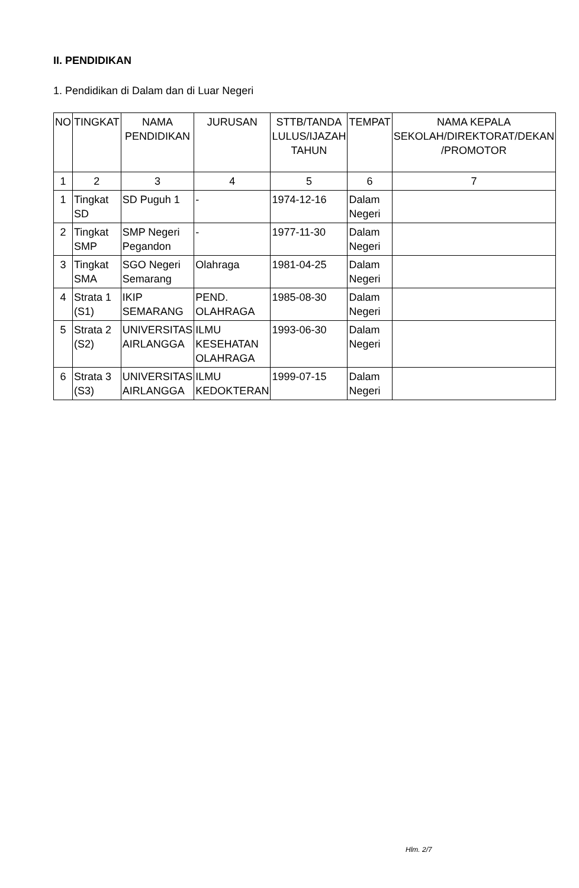II. PENDIDIKAN
1. Pendidikan di Dalam dan di Luar Negeri
| NO | TINGKAT | NAMA PENDIDIKAN | JURUSAN | STTB/TANDA LULUS/IJAZAH TAHUN | TEMPAT | NAMA KEPALA SEKOLAH/DIREKTORAT/DEKAN /PROMOTOR |
| --- | --- | --- | --- | --- | --- | --- |
| 1 | 2 | 3 | 4 | 5 | 6 | 7 |
| 1 | Tingkat SD | SD Puguh 1 | - | 1974-12-16 | Dalam Negeri | |
| 2 | Tingkat SMP | SMP Negeri Pegandon | - | 1977-11-30 | Dalam Negeri | |
| 3 | Tingkat SMA | SGO Negeri Semarang | Olahraga | 1981-04-25 | Dalam Negeri | |
| 4 | Strata 1 (S1) | IKIP SEMARANG | PEND. OLAHRAGA | 1985-08-30 | Dalam Negeri | |
| 5 | Strata 2 (S2) | UNIVERSITAS AIRLANGGA | ILMU KESEHATAN OLAHRAGA | 1993-06-30 | Dalam Negeri | |
| 6 | Strata 3 (S3) | UNIVERSITAS AIRLANGGA | ILMU KEDOKTERAN | 1999-07-15 | Dalam Negeri | |
Hlm. 2/7